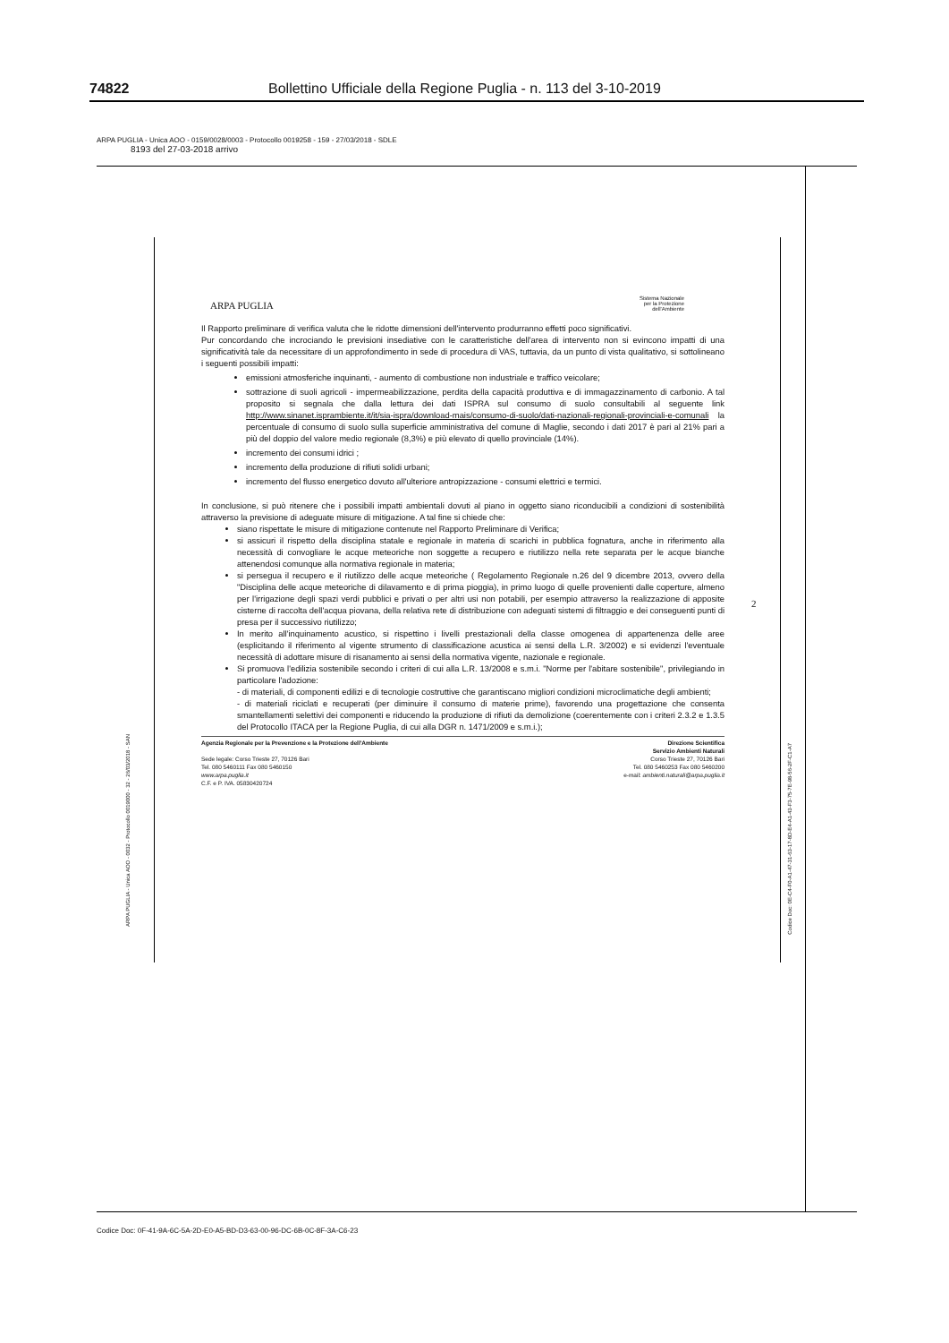74822 Bollettino Ufficiale della Regione Puglia - n. 113 del 3-10-2019
ARPA PUGLIA - Unica AOO - 0159/0028/0003 - Protocollo 0019258 - 159 - 27/03/2018 - SDLE
8193 del 27-03-2018 arrivo
ARPA PUGLIA
Sistema Nazionale
per la Protezione
dell'Ambiente
Il Rapporto preliminare di verifica valuta che le ridotte dimensioni dell'intervento produrranno effetti poco significativi.
Pur concordando che incrociando le previsioni insediative con le caratteristiche dell'area di intervento non si evincono impatti di una significatività tale da necessitare di un approfondimento in sede di procedura di VAS, tuttavia, da un punto di vista qualitativo, si sottolineano i seguenti possibili impatti:
emissioni atmosferiche inquinanti, - aumento di combustione non industriale e traffico veicolare;
sottrazione di suoli agricoli - impermeabilizzazione, perdita della capacità produttiva e di immagazzinamento di carbonio. A tal proposito si segnala che dalla lettura dei dati ISPRA sul consumo di suolo consultabili al seguente link http://www.sinanet.isprambiente.it/it/sia-ispra/download-mais/consumo-di-suolo/dati-nazionali-regionali-provinciali-e-comunali la percentuale di consumo di suolo sulla superficie amministrativa del comune di Maglie, secondo i dati 2017 è pari al 21% pari a più del doppio del valore medio regionale (8,3%) e più elevato di quello provinciale (14%).
incremento dei consumi idrici ;
incremento della produzione di rifiuti solidi urbani;
incremento del flusso energetico dovuto all'ulteriore antropizzazione - consumi elettrici e termici.
In conclusione, si può ritenere che i possibili impatti ambientali dovuti al piano in oggetto siano riconducibili a condizioni di sostenibilità attraverso la previsione di adeguate misure di mitigazione. A tal fine si chiede che:
siano rispettate le misure di mitigazione contenute nel Rapporto Preliminare di Verifica;
si assicuri il rispetto della disciplina statale e regionale in materia di scarichi in pubblica fognatura, anche in riferimento alla necessità di convogliare le acque meteoriche non soggette a recupero e riutilizzo nella rete separata per le acque bianche attenendosi comunque alla normativa regionale in materia;
si persegua il recupero e il riutilizzo delle acque meteoriche ( Regolamento Regionale n.26 del 9 dicembre 2013, ovvero della "Disciplina delle acque meteoriche di dilavamento e di prima pioggia), in primo luogo di quelle provenienti dalle coperture, almeno per l'irrigazione degli spazi verdi pubblici e privati o per altri usi non potabili, per esempio attraverso la realizzazione di apposite cisterne di raccolta dell'acqua piovana, della relativa rete di distribuzione con adeguati sistemi di filtraggio e dei conseguenti punti di presa per il successivo riutilizzo;
In merito all'inquinamento acustico, si rispettino i livelli prestazionali della classe omogenea di appartenenza delle aree (esplicitando il riferimento al vigente strumento di classificazione acustica ai sensi della L.R. 3/2002) e si evidenzi l'eventuale necessità di adottare misure di risanamento ai sensi della normativa vigente, nazionale e regionale.
Si promuova l'edilizia sostenibile secondo i criteri di cui alla L.R. 13/2008 e s.m.i. "Norme per l'abitare sostenibile", privilegiando in particolare l'adozione:
- di materiali, di componenti edilizi e di tecnologie costruttive che garantiscano migliori condizioni microclimatiche degli ambienti;
- di materiali riciclati e recuperati (per diminuire il consumo di materie prime), favorendo una progettazione che consenta smantellamenti selettivi dei componenti e riducendo la produzione di rifiuti da demolizione (coerentemente con i criteri 2.3.2 e 1.3.5 del Protocollo ITACA per la Regione Puglia, di cui alla DGR n. 1471/2009 e s.m.i.);
Agenzia Regionale per la Prevenzione e la Protezione dell'Ambiente
Sede legale: Corso Trieste 27, 70126 Bari
Tel. 080 5460111 Fax 080 5460150
www.arpa.puglia.it
C.F. e P. IVA. 05830420724
Direzione Scientifica
Servizio Ambienti Naturali
Corso Trieste 27, 70126 Bari
Tel. 080 5460253 Fax 080 5460200
e-mail: ambienti.naturali@arpa.puglia.it
2
ARPA PUGLIA - Unica AOO - 0032 - Protocollo 0019000 - 32 - 26/03/2018 - SAN
Codice Doc: 0E-C4-F0-A1-47-31-63-17-8D-E4-A1-43-F3-75-7E-98-56-2F-C1-A7
Codice Doc: 0F-41-9A-6C-5A-2D-E0-A5-BD-D3-63-00-96-DC-6B-0C-8F-3A-C6-23